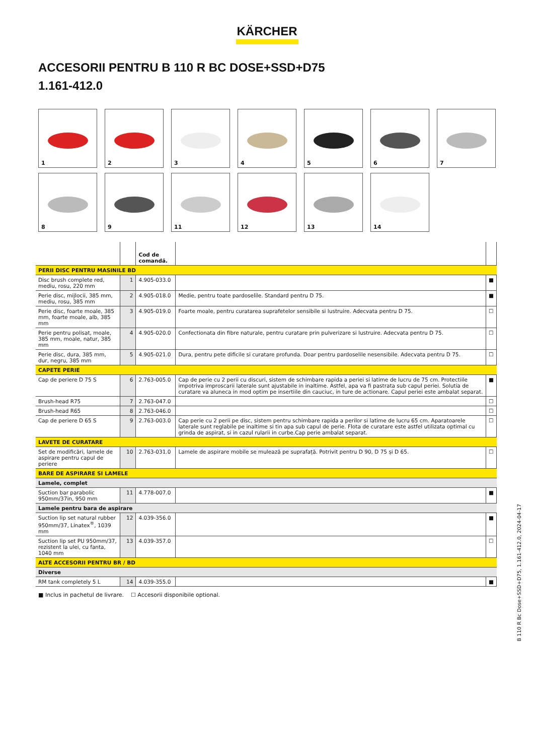KÄRCHER
ACCESORII PENTRU B 110 R BC DOSE+SSD+D75
1.161-412.0
1
2
3
4
5
6
7
8
9
11
12
13
14
| | | Cod de comandă. | | |
| --- | --- | --- | --- | --- |
| PERII DISC PENTRU MASINILE BD | | | | |
| Disc brush complete red, mediu, rosu, 220 mm | 1 | 4.905-033.0 | | ■ |
| Perie disc, mijlocii, 385 mm, mediu, rosu, 385 mm | 2 | 4.905-018.0 | Medie, pentru toate pardoselile. Standard pentru D 75. | ■ |
| Perie disc, foarte moale, 385 mm, foarte moale, alb, 385 mm | 3 | 4.905-019.0 | Foarte moale, pentru curatarea suprafetelor sensibile si lustruire. Adecvata pentru D 75. | ☐ |
| Perie pentru polisat, moale, 385 mm, moale, natur, 385 mm | 4 | 4.905-020.0 | Confectionata din fibre naturale, pentru curatare prin pulverizare si lustruire. Adecvata pentru D 75. | ☐ |
| Perie disc, dura, 385 mm, dur, negru, 385 mm | 5 | 4.905-021.0 | Dura, pentru pete dificile si curatare profunda. Doar pentru pardoselile nesensibile. Adecvata pentru D 75. | ☐ |
| CAPETE PERIE | | | | |
| Cap de periere D 75 S | 6 | 2.763-005.0 | Cap de perie cu 2 perii cu discuri, sistem de schimbare rapida a periei si latime de lucru de 75 cm. Protectiile impotriva improscarii laterale sunt ajustabile in inaltime. Astfel, apa va fi pastrata sub capul periei. Solutia de curatare va aluneca in mod optim pe insertiile din cauciuc, in ture de actionare. Capul periei este ambalat separat. | ■ |
| Brush-head R75 | 7 | 2.763-047.0 | | ☐ |
| Brush-head R65 | 8 | 2.763-046.0 | | ☐ |
| Cap de periere D 65 S | 9 | 2.763-003.0 | Cap perie cu 2 perii pe disc, sistem pentru schimbare rapida a perilor si latime de lucru 65 cm. Aparatoarele laterale sunt reglabile pe inaltime si tin apa sub capul de perie. Flota de curatare este astfel utilizata optimal cu grinda de aspirat, si in cazul rularii in curbe.Cap perie ambalat separat. | ☐ |
| LAVETE DE CURATARE | | | | |
| Set de modificări, lamele de aspirare pentru capul de periere | 10 | 2.763-031.0 | Lamele de aspirare mobile se mulează pe suprafață. Potrivit pentru D 90, D 75 și D 65. | ☐ |
| BARE DE ASPIRARE SI LAMELE | | | | |
| Lamele, complet | | | | |
| Suction bar parabolic 950mm/37in, 950 mm | 11 | 4.778-007.0 | | ■ |
| Lamele pentru bara de aspirare | | | | |
| Suction lip set natural rubber 950mm/37, Linatex<sup>®</sup>, 1039 mm | 12 | 4.039-356.0 | | ■ |
| Suction lip set PU 950mm/37, rezistent la ulei, cu fanta, 1040 mm | 13 | 4.039-357.0 | | ☐ |
| ALTE ACCESORII PENTRU BR / BD | | | | |
| Diverse | | | | |
| RM tank completely 5 L | 14 | 4.039-355.0 | | ■ |
■ Inclus in pachetul de livrare. ☐ Accesorii disponibile optional.
B 110 R Bc Dose+SSD+D75, 1.161-412.0, 2024-04-17